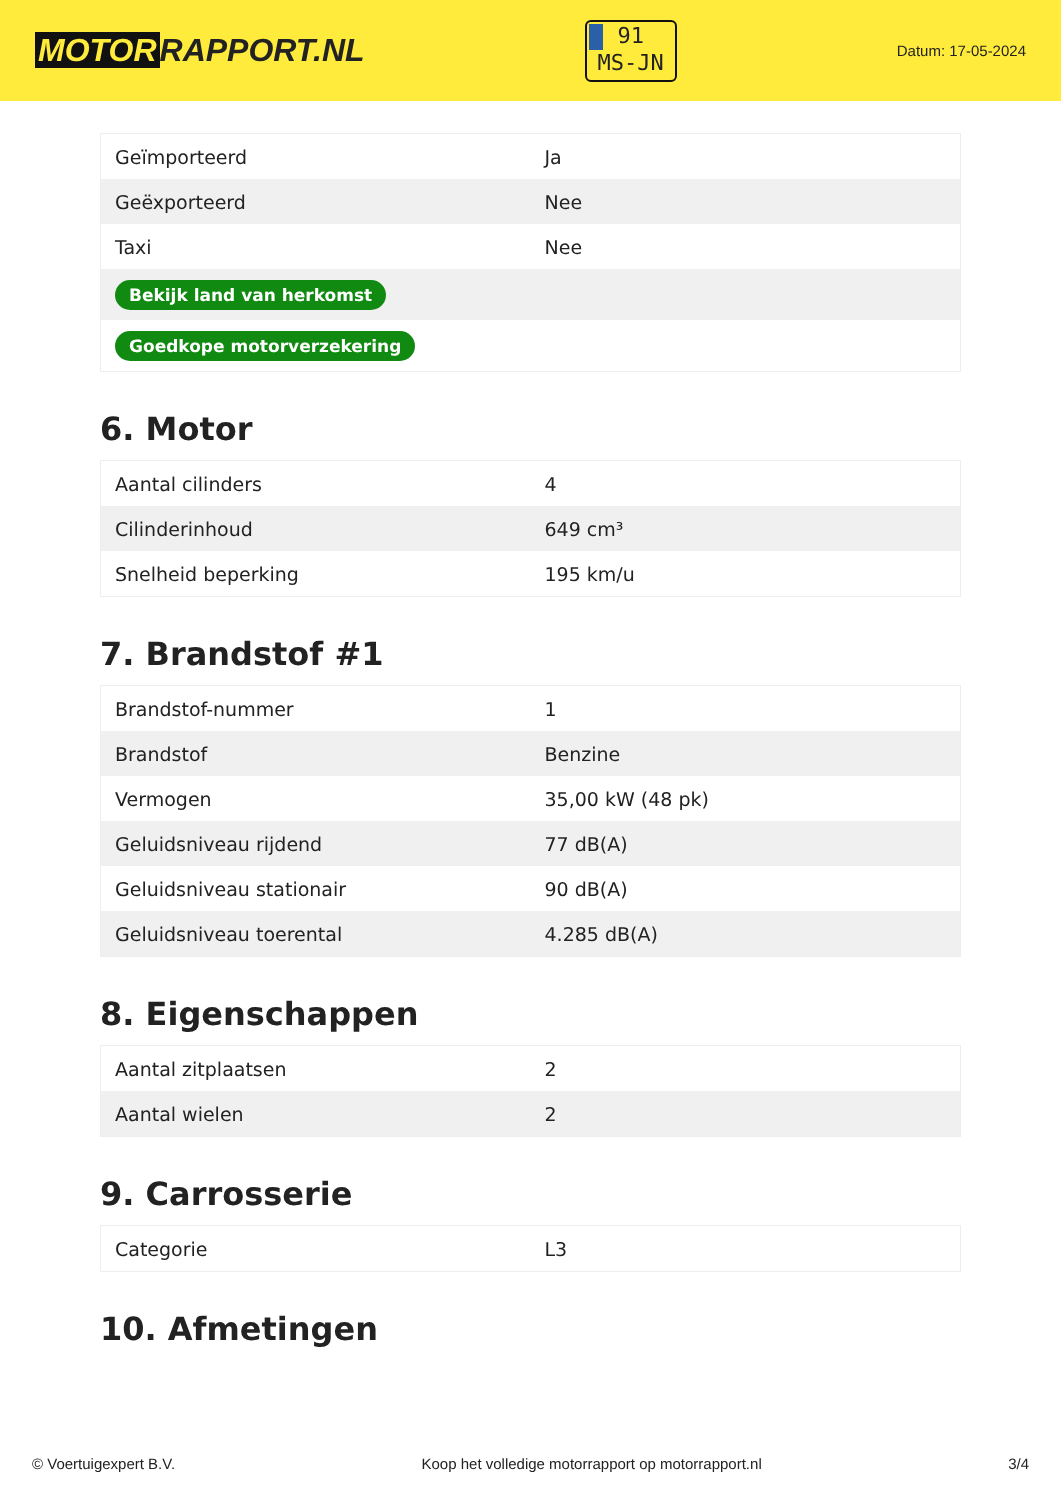MOTOR RAPPORT.NL
91
MS-JN
Datum: 17-05-2024
| Geïmporteerd | Ja |
| Geëxporteerd | Nee |
| Taxi | Nee |
| Bekijk land van herkomst | |
| Goedkope motorverzekering | |
6. Motor
| Aantal cilinders | 4 |
| Cilinderinhoud | 649 cm³ |
| Snelheid beperking | 195 km/u |
7. Brandstof #1
| Brandstof-nummer | 1 |
| Brandstof | Benzine |
| Vermogen | 35,00 kW (48 pk) |
| Geluidsniveau rijdend | 77 dB(A) |
| Geluidsniveau stationair | 90 dB(A) |
| Geluidsniveau toerental | 4.285 dB(A) |
8. Eigenschappen
| Aantal zitplaatsen | 2 |
| Aantal wielen | 2 |
9. Carrosserie
| Categorie | L3 |
10. Afmetingen
© Voertuigexpert B.V. Koop het volledige motorrapport op motorrapport.nl 3/4